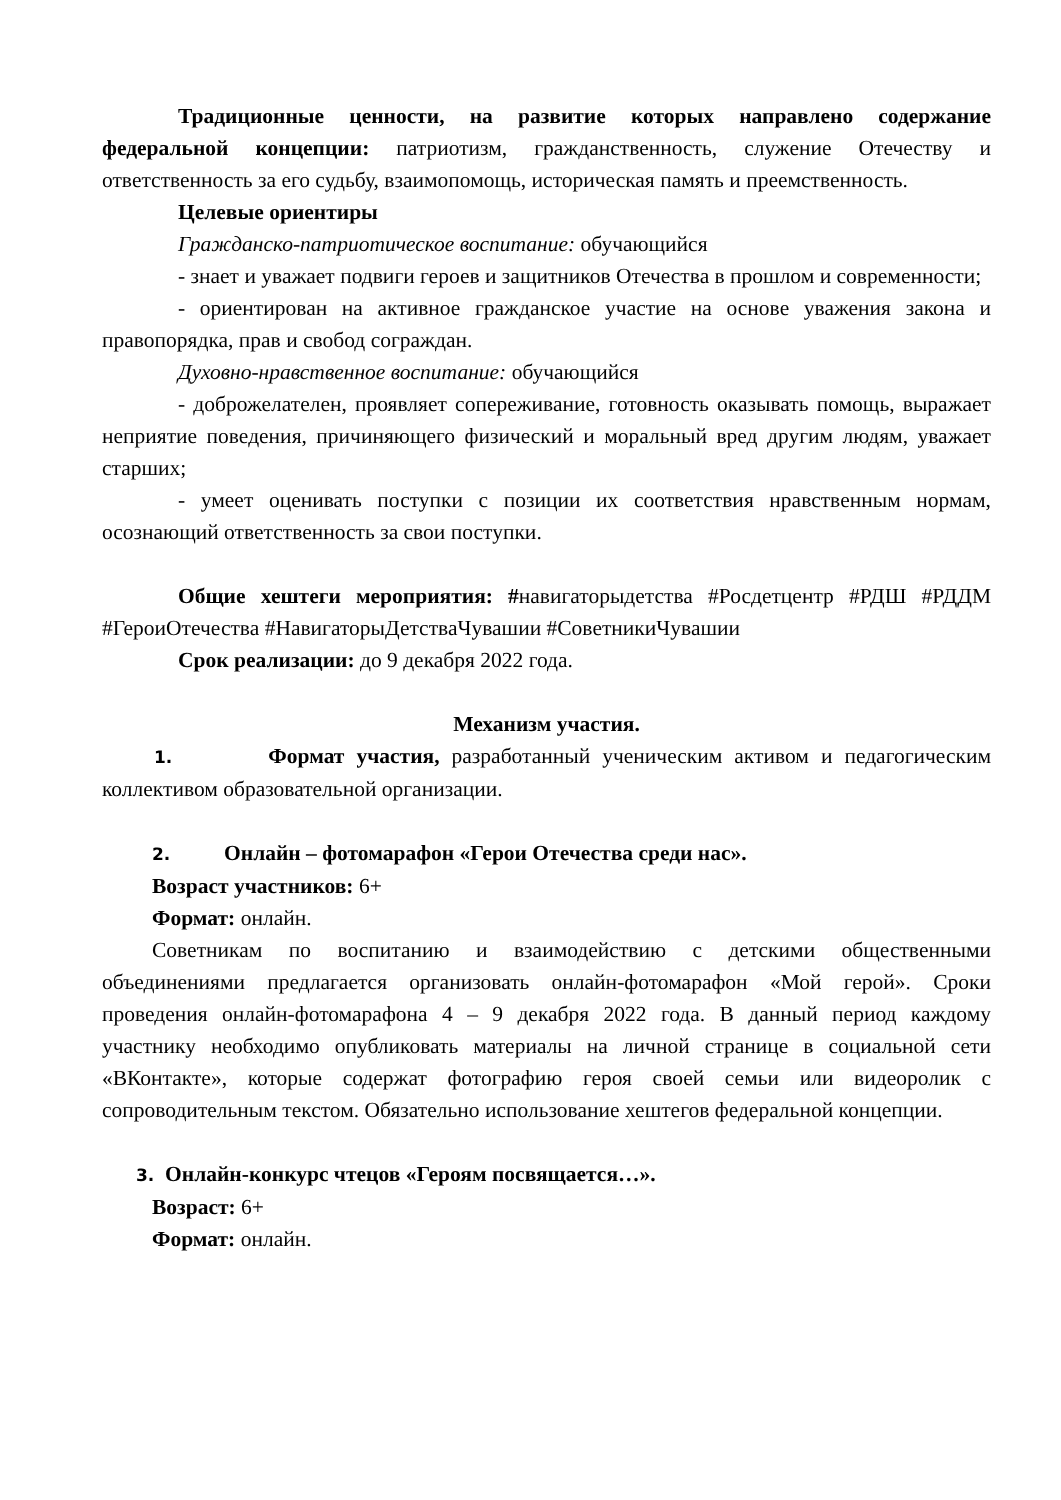Традиционные ценности, на развитие которых направлено содержание федеральной концепции: патриотизм, гражданственность, служение Отечеству и ответственность за его судьбу, взаимопомощь, историческая память и преемственность.
Целевые ориентиры
Гражданско-патриотическое воспитание: обучающийся
- знает и уважает подвиги героев и защитников Отечества в прошлом и современности;
- ориентирован на активное гражданское участие на основе уважения закона и правопорядка, прав и свобод сограждан.
Духовно-нравственное воспитание: обучающийся
- доброжелателен, проявляет сопереживание, готовность оказывать помощь, выражает неприятие поведения, причиняющего физический и моральный вред другим людям, уважает старших;
- умеет оценивать поступки с позиции их соответствия нравственным нормам, осознающий ответственность за свои поступки.
Общие хештеги мероприятия: #навигаторыдетства #Росдетцентр #РДШ #РДДМ #ГероиОтечества #НавигаторыДетстваЧувашии #СоветникиЧувашии
Срок реализации: до 9 декабря 2022 года.
Механизм участия.
1. Формат участия, разработанный ученическим активом и педагогическим коллективом образовательной организации.
2. Онлайн – фотомарафон «Герои Отечества среди нас».
Возраст участников: 6+
Формат: онлайн.
Советникам по воспитанию и взаимодействию с детскими общественными объединениями предлагается организовать онлайн-фотомарафон «Мой герой». Сроки проведения онлайн-фотомарафона 4 – 9 декабря 2022 года. В данный период каждому участнику необходимо опубликовать материалы на личной странице в социальной сети «ВКонтакте», которые содержат фотографию героя своей семьи или видеоролик с сопроводительным текстом. Обязательно использование хештегов федеральной концепции.
3. Онлайн-конкурс чтецов «Героям посвящается…».
Возраст: 6+
Формат: онлайн.